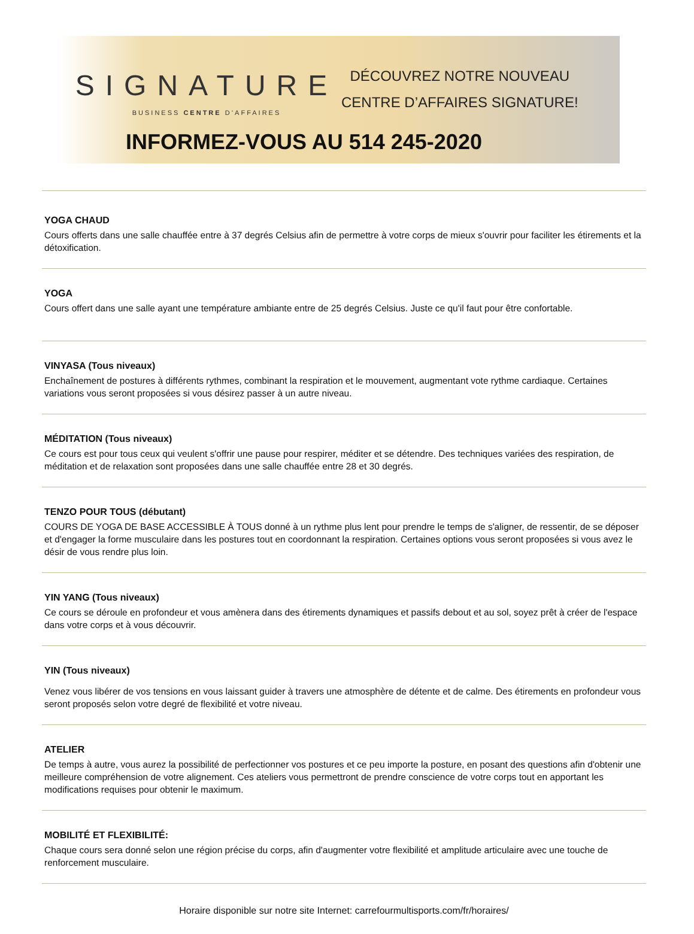SIGNATURE
BUSINESS CENTRE D’AFFAIRES
DÉCOUVREZ NOTRE NOUVEAU
CENTRE D’AFFAIRES SIGNATURE!
INFORMEZ-VOUS AU 514 245-2020
YOGA CHAUD
Cours offerts dans une salle chauffée entre à 37 degrés Celsius afin de permettre à votre corps de mieux s'ouvrir pour faciliter les étirements et la détoxification.
YOGA
Cours offert dans une salle ayant une température ambiante entre de 25 degrés Celsius. Juste ce qu'il faut pour être confortable.
VINYASA (Tous niveaux)
Enchaînement de postures à différents rythmes, combinant la respiration et le mouvement, augmentant vote rythme cardiaque. Certaines variations vous seront proposées si vous désirez passer à un autre niveau.
MÉDITATION (Tous niveaux)
Ce cours est pour tous ceux qui veulent s'offrir une pause pour respirer, méditer et se détendre. Des techniques variées des respiration, de méditation et de relaxation sont proposées dans une salle chauffée entre 28 et 30 degrés.
TENZO POUR TOUS (débutant)
COURS DE YOGA DE BASE ACCESSIBLE À TOUS donné à un rythme plus lent pour prendre le temps de s'aligner, de ressentir, de se déposer et d'engager la forme musculaire dans les postures tout en coordonnant la respiration. Certaines options vous seront proposées si vous avez le désir de vous rendre plus loin.
YIN YANG (Tous niveaux)
Ce cours se déroule en profondeur et vous amènera dans des étirements dynamiques et passifs debout et au sol, soyez prêt à créer de l'espace dans votre corps et à vous découvrir.
YIN (Tous niveaux)
Venez vous libérer de vos tensions en vous laissant guider à travers une atmosphère de détente et de calme. Des étirements en profondeur vous seront proposés selon votre degré de flexibilité et votre niveau.
ATELIER
De temps à autre, vous aurez la possibilité de perfectionner vos postures et ce peu importe la posture, en posant des questions afin d'obtenir une meilleure compréhension de votre alignement. Ces ateliers vous permettront de prendre conscience de votre corps tout en apportant les modifications requises pour obtenir le maximum.
MOBILITÉ ET FLEXIBILITÉ:
Chaque cours sera donné selon une région précise du corps, afin d'augmenter votre flexibilité et amplitude articulaire avec une touche de renforcement musculaire.
Horaire disponible sur notre site Internet: carrefourmultisports.com/fr/horaires/